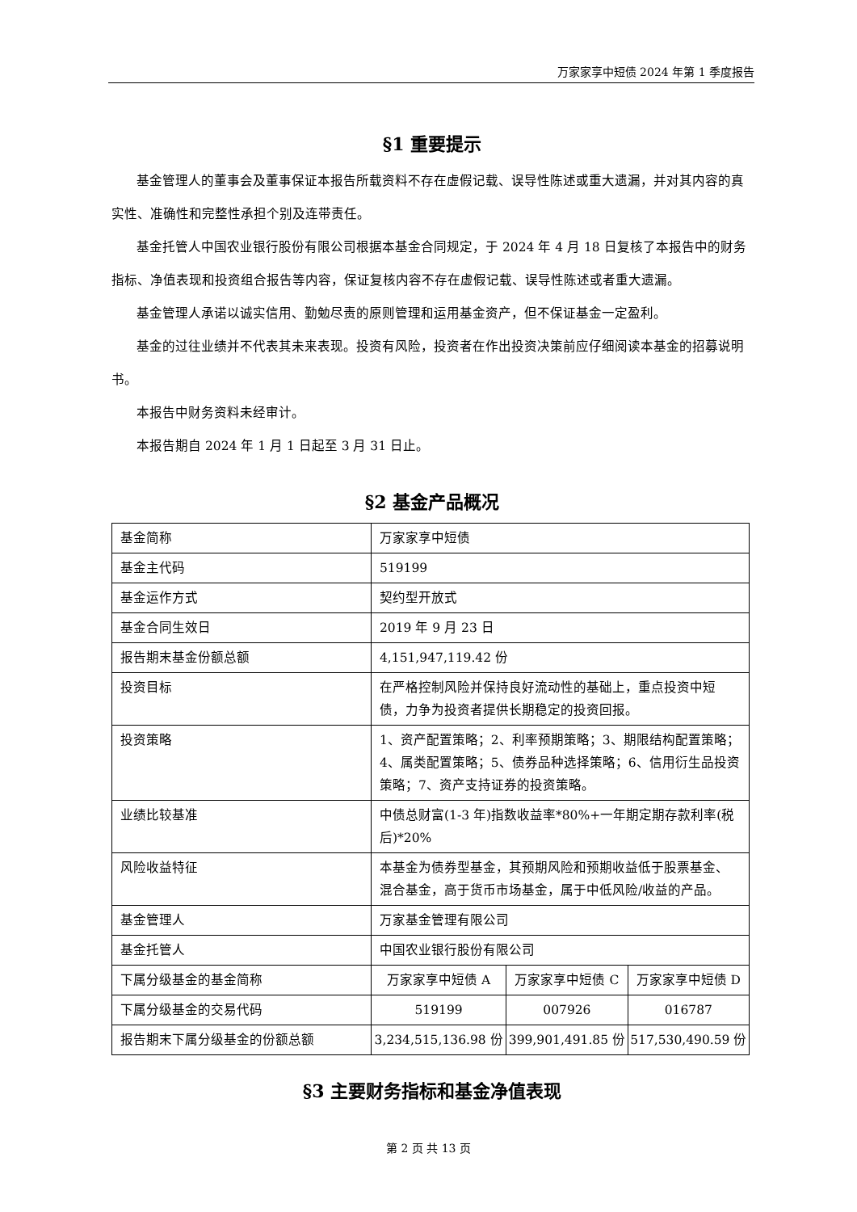万家家享中短债 2024 年第 1 季度报告
§1 重要提示
基金管理人的董事会及董事保证本报告所载资料不存在虚假记载、误导性陈述或重大遗漏，并对其内容的真实性、准确性和完整性承担个别及连带责任。
基金托管人中国农业银行股份有限公司根据本基金合同规定，于 2024 年 4 月 18 日复核了本报告中的财务指标、净值表现和投资组合报告等内容，保证复核内容不存在虚假记载、误导性陈述或者重大遗漏。
基金管理人承诺以诚实信用、勤勉尽责的原则管理和运用基金资产，但不保证基金一定盈利。
基金的过往业绩并不代表其未来表现。投资有风险，投资者在作出投资决策前应仔细阅读本基金的招募说明书。
本报告中财务资料未经审计。
本报告期自 2024 年 1 月 1 日起至 3 月 31 日止。
§2 基金产品概况
| 基金简称 | 万家家享中短债 | | |
| 基金主代码 | 519199 | | |
| 基金运作方式 | 契约型开放式 | | |
| 基金合同生效日 | 2019 年 9 月 23 日 | | |
| 报告期末基金份额总额 | 4,151,947,119.42 份 | | |
| 投资目标 | 在严格控制风险并保持良好流动性的基础上，重点投资中短债，力争为投资者提供长期稳定的投资回报。 | | |
| 投资策略 | 1、资产配置策略；2、利率预期策略；3、期限结构配置策略；4、属类配置策略；5、债券品种选择策略；6、信用衍生品投资策略；7、资产支持证券的投资策略。 | | |
| 业绩比较基准 | 中债总财富(1-3 年)指数收益率*80%+一年期定期存款利率(税后)*20% | | |
| 风险收益特征 | 本基金为债券型基金，其预期风险和预期收益低于股票基金、混合基金，高于货币市场基金，属于中低风险/收益的产品。 | | |
| 基金管理人 | 万家基金管理有限公司 | | |
| 基金托管人 | 中国农业银行股份有限公司 | | |
| 下属分级基金的基金简称 | 万家家享中短债 A | 万家家享中短债 C | 万家家享中短债 D |
| 下属分级基金的交易代码 | 519199 | 007926 | 016787 |
| 报告期末下属分级基金的份额总额 | 3,234,515,136.98 份 | 399,901,491.85 份 | 517,530,490.59 份 |
§3 主要财务指标和基金净值表现
第 2 页 共 13 页